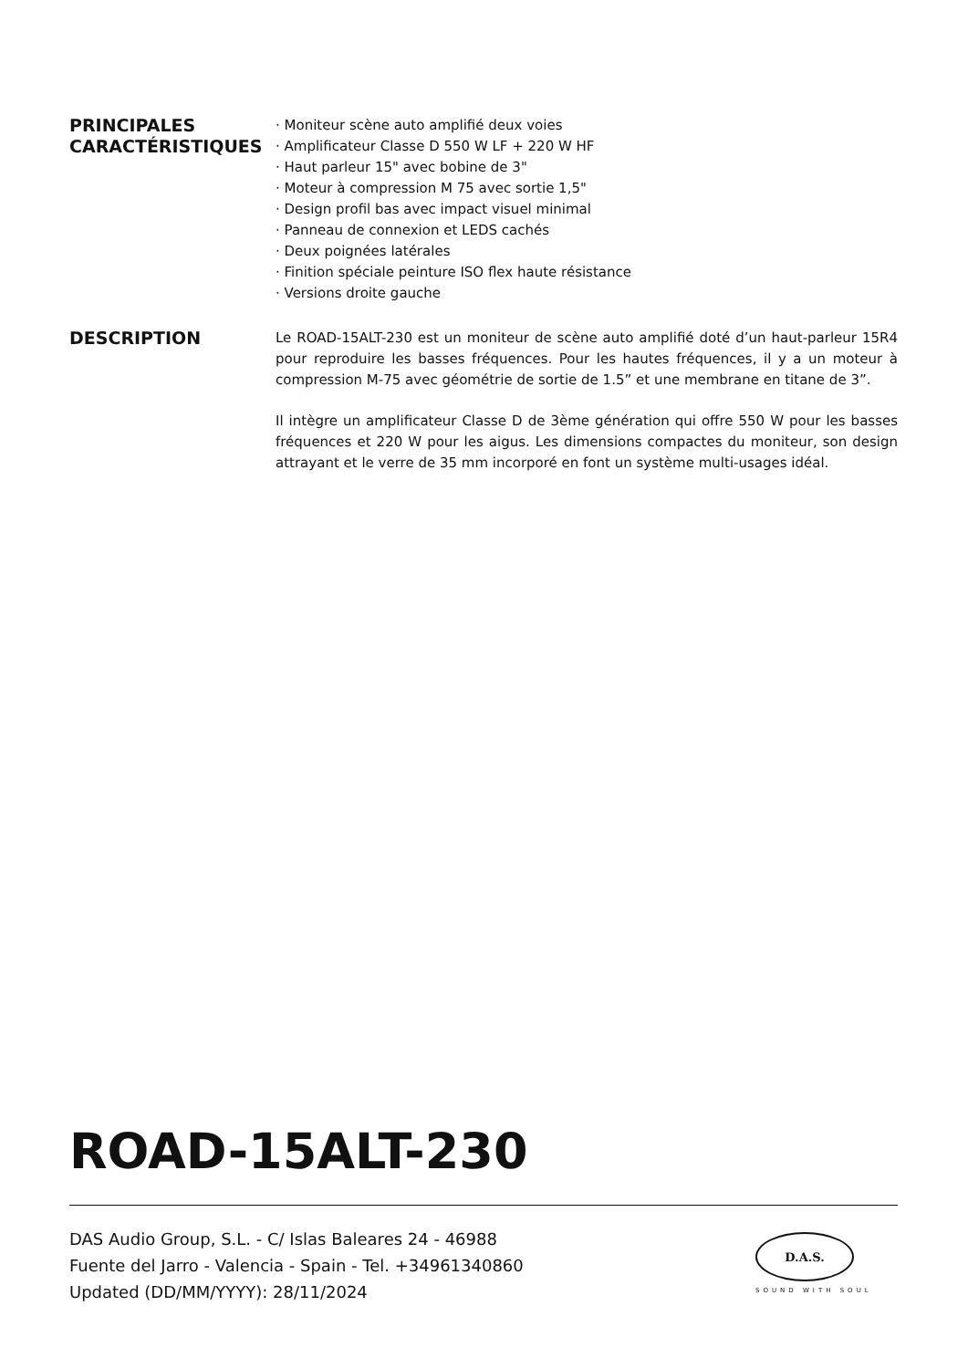PRINCIPALES CARACTÉRISTIQUES
· Moniteur scène auto amplifié deux voies
· Amplificateur Classe D 550 W LF + 220 W HF
· Haut parleur 15" avec bobine de 3"
· Moteur à compression M 75 avec sortie 1,5"
· Design profil bas avec impact visuel minimal
· Panneau de connexion et LEDS cachés
· Deux poignées latérales
· Finition spéciale peinture ISO flex haute résistance
· Versions droite gauche
DESCRIPTION
Le ROAD-15ALT-230 est un moniteur de scène auto amplifié doté d’un haut-parleur 15R4 pour reproduire les basses fréquences. Pour les hautes fréquences, il y a un moteur à compression M-75 avec géométrie de sortie de 1.5” et une membrane en titane de 3”.
Il intègre un amplificateur Classe D de 3ème génération qui offre 550 W pour les basses fréquences et 220 W pour les aigus. Les dimensions compactes du moniteur, son design attrayant et le verre de 35 mm incorporé en font un système multi-usages idéal.
ROAD-15ALT-230
DAS Audio Group, S.L. - C/ Islas Baleares 24 - 46988
Fuente del Jarro - Valencia - Spain - Tel. +34961340860
Updated (DD/MM/YYYY): 28/11/2024
D.A.S.
SOUND WITH SOUL